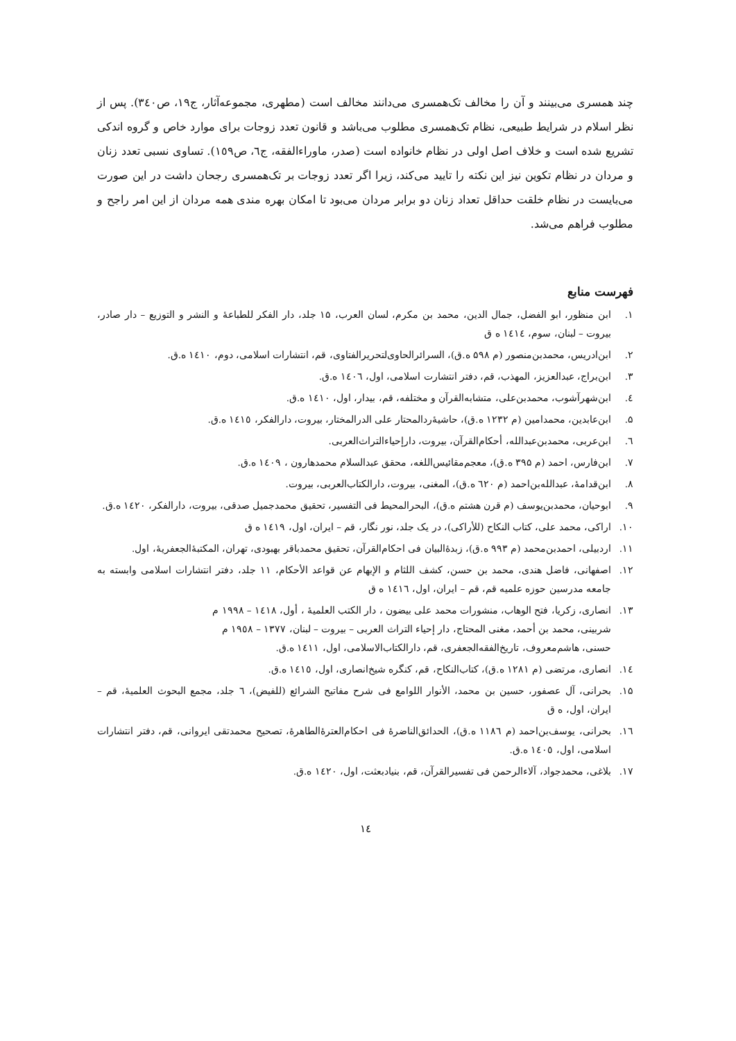چند همسری می‌بینند و آن را مخالف تک‌همسری می‌دانند مخالف است (مطهری، مجموعه‌آثار، ج۱۹، ص۳٤٠). پس از نظر اسلام در شرایط طبیعی، نظام تک‌همسری مطلوب می‌باشد و قانون تعدد زوجات برای موارد خاص و گروه اندکی تشریع شده است و خلاف اصل اولی در نظام خانواده است (صدر، ماوراءالفقه، ج٦، ص١٥٩). تساوی نسبی تعدد زنان و مردان در نظام تکوین نیز این نکته را تایید می‌کند، زیرا اگر تعدد زوجات بر تک‌همسری رجحان داشت در این صورت می‌بایست در نظام خلقت حداقل تعداد زنان دو برابر مردان می‌بود تا امکان بهره مندی همه مردان از این امر راجح و مطلوب فراهم می‌شد.
فهرست منابع
۱. ابن منظور، ابو الفضل، جمال الدین، محمد بن مکرم، لسان العرب، ۱۵ جلد، دار الفکر للطباعۀ و النشر و التوزیع – دار صادر، بیروت – لبنان، سوم، ١٤١٤ ه ق
۲. ابن‌ادریس، محمدبن‌منصور (م ۵۹۸ ه.ق)، السرائرالحاوی‌لتحریرالفتاوی، قم، انتشارات اسلامی، دوم، ١٤١٠ ه.ق.
۳. ابن‌براج، عبدالعزیز، المهذب، قم، دفتر انتشارت اسلامی، اول، ١٤٠٦ ه.ق.
٤. ابن‌شهرآشوب، محمدبن‌علی، متشابه‌القرآن و مختلفه، قم، بیدار، اول، ١٤١٠ ه.ق.
۵. ابن‌عابدین، محمدامین (م ۱۲۳۲ ه.ق)، حاشیۀردالمحتار علی الدرالمختار، بیروت، دارالفکر، ١٤١٥ ه.ق.
٦. ابن‌عربی، محمدبن‌عبدالله، أحکام‌القرآن، بیروت، دارإحیاءالتراث‌العربی.
۷. ابن‌فارس، احمد (م ۳۹۵ ه.ق)، معجم‌مقائیس‌اللغه، محقق عبدالسلام محمدهارون ، ١٤٠٩ ه.ق.
۸. ابن‌قدامۀ، عبدالله‌بن‌احمد (م ٦٢٠ ه.ق)، المغنی، بیروت، دارالکتاب‌العربی، بیروت.
۹. ابوحیان، محمدبن‌یوسف (م قرن هشتم ه.ق)، البحرالمحیط فی التفسیر، تحقیق محمدجمیل صدقی، بیروت، دارالفکر، ١٤٢٠ ه.ق.
۱۰. اراکی، محمد علی، کتاب النکاح (للأراکی)، در یک جلد، نور نگار، قم – ایران، اول، ١٤١٩ ه ق
۱۱. اردبیلی، احمدبن‌محمد (م ۹۹۳ ه.ق)، زبدۀالبیان فی احکام‌القرآن، تحقیق محمدباقر بهبودی، تهران، المکتبۀالجعفریۀ، اول.
۱۲. اصفهانی، فاضل هندی، محمد بن حسن، کشف اللثام و الإبهام عن قواعد الأحکام، ۱۱ جلد، دفتر انتشارات اسلامی وابسته به جامعه مدرسین حوزه علمیه قم، قم – ایران، اول، ١٤١٦ ه ق
۱۳. انصاری، زکریا، فتح الوهاب، منشورات محمد علی بیضون ، دار الکتب العلمیۀ ، أول، ١٤١٨ – ١٩٩٨ م
شربینی، محمد بن أحمد، مغنی المحتاج، دار إحیاء التراث العربی – بیروت – لبنان، ١٣٧٧ – ١٩٥٨ م
حسنی، هاشم‌معروف، تاریخ‌الفقه‌الجعفری، قم، دارالکتاب‌الاسلامی، اول، ١٤١١ ه.ق.
١٤. انصاری، مرتضی (م ١٢٨١ ه.ق)، کتاب‌النکاح، قم، کنگره شیخ‌انصاری، اول، ١٤١٥ ه.ق.
۱۵. بحرانی، آل عصفور، حسین بن محمد، الأنوار اللوامع فی شرح مفاتیح الشرائع (للفیض)، ٦ جلد، مجمع البحوث العلمیۀ، قم – ایران، اول، ه ق
١٦. بحرانی، یوسف‌بن‌احمد (م ١١٨٦ ه.ق)، الحدائق‌الناضرۀ فی احکام‌العترۀالطاهرۀ، تصحیح محمدتقی ایروانی، قم، دفتر انتشارات اسلامی، اول، ١٤٠٥ ه.ق.
۱۷. بلاغی، محمدجواد، آلاءالرحمن فی تفسیرالقرآن، قم، بنیادبعثت، اول، ١٤٢٠ ه.ق.
١٤